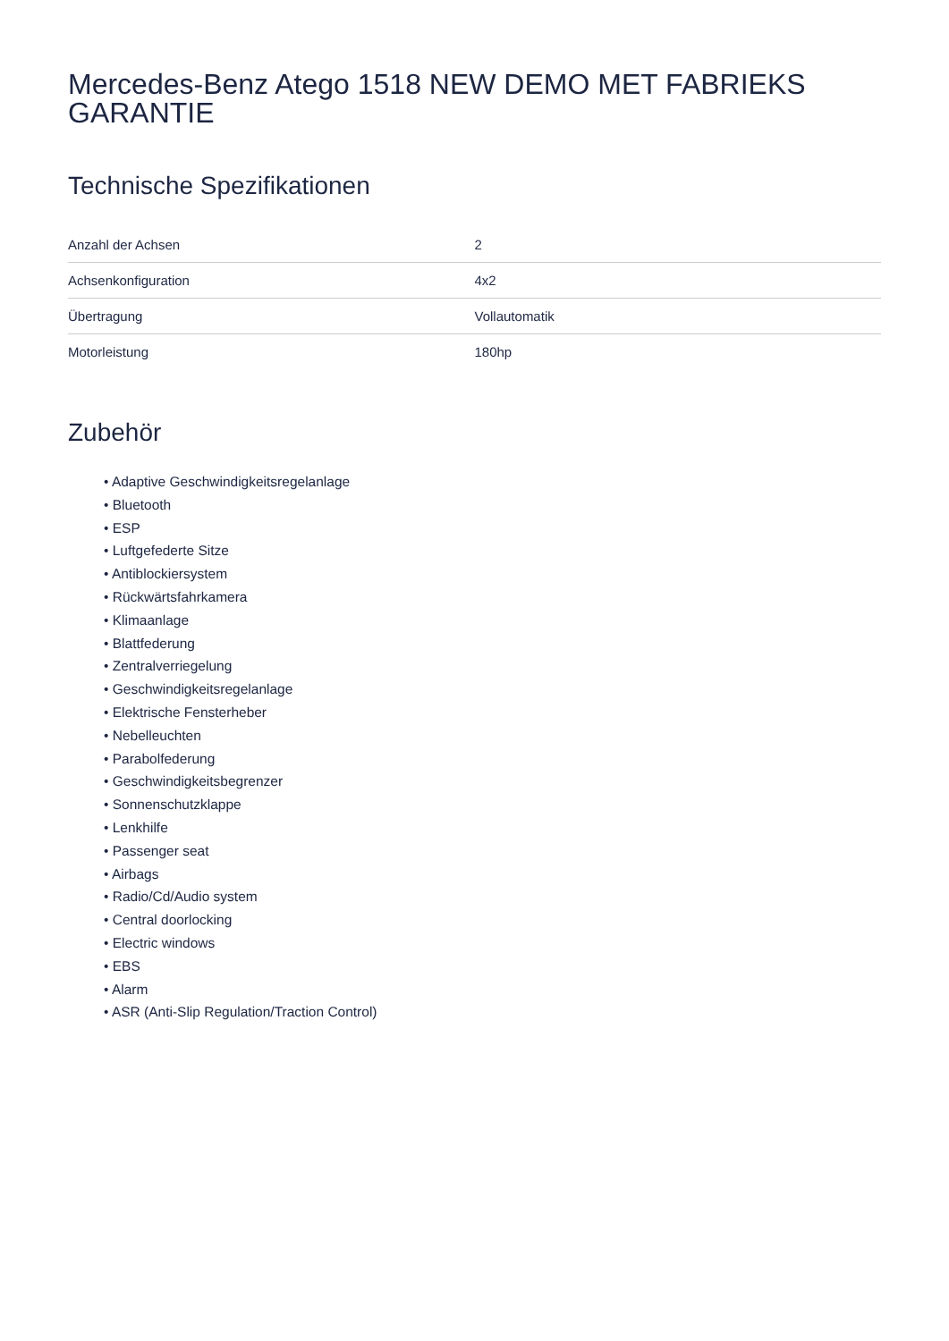Mercedes-Benz Atego 1518 NEW DEMO MET FABRIEKS GARANTIE
Technische Spezifikationen
| Anzahl der Achsen | 2 |
| Achsenkonfiguration | 4x2 |
| Übertragung | Vollautomatik |
| Motorleistung | 180hp |
Zubehör
• Adaptive Geschwindigkeitsregelanlage
• Bluetooth
• ESP
• Luftgefederte Sitze
• Antiblockiersystem
• Rückwärtsfahrkamera
• Klimaanlage
• Blattfederung
• Zentralverriegelung
• Geschwindigkeitsregelanlage
• Elektrische Fensterheber
• Nebelleuchten
• Parabolfederung
• Geschwindigkeitsbegrenzer
• Sonnenschutzklappe
• Lenkhilfe
• Passenger seat
• Airbags
• Radio/Cd/Audio system
• Central doorlocking
• Electric windows
• EBS
• Alarm
• ASR (Anti-Slip Regulation/Traction Control)